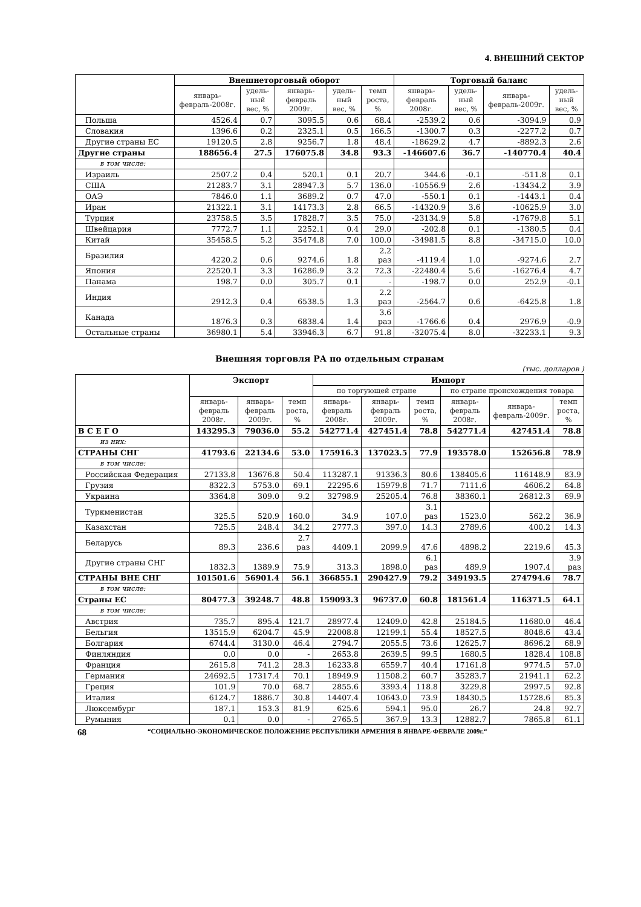4. ВНЕШНИЙ СЕКТОР
| | Внешнеторговый оборот | | | | | Торговый баланс | | | |
| --- | --- | --- | --- | --- | --- | --- | --- | --- | --- |
| | январь-февраль-2008г. | удель-ный вес, % | январь-февраль 2009г. | удель-ный вес, % | темп роста, % | январь-февраль 2008г. | удель-ный вес, % | январь-февраль-2009г. | удель-ный вес, % |
| Польша | 4526.4 | 0.7 | 3095.5 | 0.6 | 68.4 | -2539.2 | 0.6 | -3094.9 | 0.9 |
| Словакия | 1396.6 | 0.2 | 2325.1 | 0.5 | 166.5 | -1300.7 | 0.3 | -2277.2 | 0.7 |
| Другие страны ЕС | 19120.5 | 2.8 | 9256.7 | 1.8 | 48.4 | -18629.2 | 4.7 | -8892.3 | 2.6 |
| Другие страны | 188656.4 | 27.5 | 176075.8 | 34.8 | 93.3 | -146607.6 | 36.7 | -140770.4 | 40.4 |
| в том числе: | | | | | | | | | |
| Израиль | 2507.2 | 0.4 | 520.1 | 0.1 | 20.7 | 344.6 | -0.1 | -511.8 | 0.1 |
| США | 21283.7 | 3.1 | 28947.3 | 5.7 | 136.0 | -10556.9 | 2.6 | -13434.2 | 3.9 |
| ОАЭ | 7846.0 | 1.1 | 3689.2 | 0.7 | 47.0 | -550.1 | 0.1 | -1443.1 | 0.4 |
| Иран | 21322.1 | 3.1 | 14173.3 | 2.8 | 66.5 | -14320.9 | 3.6 | -10625.9 | 3.0 |
| Турция | 23758.5 | 3.5 | 17828.7 | 3.5 | 75.0 | -23134.9 | 5.8 | -17679.8 | 5.1 |
| Швейцария | 7772.7 | 1.1 | 2252.1 | 0.4 | 29.0 | -202.8 | 0.1 | -1380.5 | 0.4 |
| Китай | 35458.5 | 5.2 | 35474.8 | 7.0 | 100.0 | -34981.5 | 8.8 | -34715.0 | 10.0 |
| Бразилия | 4220.2 | 0.6 | 9274.6 | 1.8 | 2.2 раз | -4119.4 | 1.0 | -9274.6 | 2.7 |
| Япония | 22520.1 | 3.3 | 16286.9 | 3.2 | 72.3 | -22480.4 | 5.6 | -16276.4 | 4.7 |
| Панама | 198.7 | 0.0 | 305.7 | 0.1 | - | -198.7 | 0.0 | 252.9 | -0.1 |
| Индия | 2912.3 | 0.4 | 6538.5 | 1.3 | 2.2 раз | -2564.7 | 0.6 | -6425.8 | 1.8 |
| Канада | 1876.3 | 0.3 | 6838.4 | 1.4 | 3.6 раз | -1766.6 | 0.4 | 2976.9 | -0.9 |
| Остальные страны | 36980.1 | 5.4 | 33946.3 | 6.7 | 91.8 | -32075.4 | 8.0 | -32233.1 | 9.3 |
Внешняя торговля РА по отдельным странам
(тыс. долларов )
| | Экспорт | | | Импорт | | | | | |
| --- | --- | --- | --- | --- | --- | --- | --- | --- | --- |
| | | | | по торгующей стране | | | по стране происхождения товара | | |
| | январь-февраль 2008г. | январь-февраль 2009г. | темп роста, % | январь-февраль 2008г. | январь-февраль 2009г. | темп роста, % | январь-февраль 2008г. | январь-февраль-2009г. | темп роста, % |
| В С Е Г О | 143295.3 | 79036.0 | 55.2 | 542771.4 | 427451.4 | 78.8 | 542771.4 | 427451.4 | 78.8 |
| из них: | | | | | | | | | |
| СТРАНЫ СНГ | 41793.6 | 22134.6 | 53.0 | 175916.3 | 137023.5 | 77.9 | 193578.0 | 152656.8 | 78.9 |
| в том числе: | | | | | | | | | |
| Российская Федерация | 27133.8 | 13676.8 | 50.4 | 113287.1 | 91336.3 | 80.6 | 138405.6 | 116148.9 | 83.9 |
| Грузия | 8322.3 | 5753.0 | 69.1 | 22295.6 | 15979.8 | 71.7 | 7111.6 | 4606.2 | 64.8 |
| Украина | 3364.8 | 309.0 | 9.2 | 32798.9 | 25205.4 | 76.8 | 38360.1 | 26812.3 | 69.9 |
| Туркменистан | 325.5 | 520.9 | 160.0 | 34.9 | 107.0 | 3.1 раз | 1523.0 | 562.2 | 36.9 |
| Казахстан | 725.5 | 248.4 | 34.2 | 2777.3 | 397.0 | 14.3 | 2789.6 | 400.2 | 14.3 |
| Беларусь | 89.3 | 236.6 | 2.7 раз | 4409.1 | 2099.9 | 47.6 | 4898.2 | 2219.6 | 45.3 |
| Другие страны СНГ | 1832.3 | 1389.9 | 75.9 | 313.3 | 1898.0 | 6.1 раз | 489.9 | 1907.4 | 3.9 раз |
| СТРАНЫ ВНЕ СНГ | 101501.6 | 56901.4 | 56.1 | 366855.1 | 290427.9 | 79.2 | 349193.5 | 274794.6 | 78.7 |
| в том числе: | | | | | | | | | |
| Страны ЕС | 80477.3 | 39248.7 | 48.8 | 159093.3 | 96737.0 | 60.8 | 181561.4 | 116371.5 | 64.1 |
| в том числе: | | | | | | | | | |
| Австрия | 735.7 | 895.4 | 121.7 | 28977.4 | 12409.0 | 42.8 | 25184.5 | 11680.0 | 46.4 |
| Бельгия | 13515.9 | 6204.7 | 45.9 | 22008.8 | 12199.1 | 55.4 | 18527.5 | 8048.6 | 43.4 |
| Болгария | 6744.4 | 3130.0 | 46.4 | 2794.7 | 2055.5 | 73.6 | 12625.7 | 8696.2 | 68.9 |
| Финляндия | 0.0 | 0.0 | - | 2653.8 | 2639.5 | 99.5 | 1680.5 | 1828.4 | 108.8 |
| Франция | 2615.8 | 741.2 | 28.3 | 16233.8 | 6559.7 | 40.4 | 17161.8 | 9774.5 | 57.0 |
| Германия | 24692.5 | 17317.4 | 70.1 | 18949.9 | 11508.2 | 60.7 | 35283.7 | 21941.1 | 62.2 |
| Греция | 101.9 | 70.0 | 68.7 | 2855.6 | 3393.4 | 118.8 | 3229.8 | 2997.5 | 92.8 |
| Италия | 6124.7 | 1886.7 | 30.8 | 14407.4 | 10643.0 | 73.9 | 18430.5 | 15728.6 | 85.3 |
| Люксембург | 187.1 | 153.3 | 81.9 | 625.6 | 594.1 | 95.0 | 26.7 | 24.8 | 92.7 |
| Румыния | 0.1 | 0.0 | - | 2765.5 | 367.9 | 13.3 | 12882.7 | 7865.8 | 61.1 |
68 “СОЦИАЛЬНО-ЭКОНОМИЧЕСКОЕ ПОЛОЖЕНИЕ РЕСПУБЛИКИ АРМЕНИЯ В ЯНВАРЕ-ФЕВРАЛЕ 2009г.“